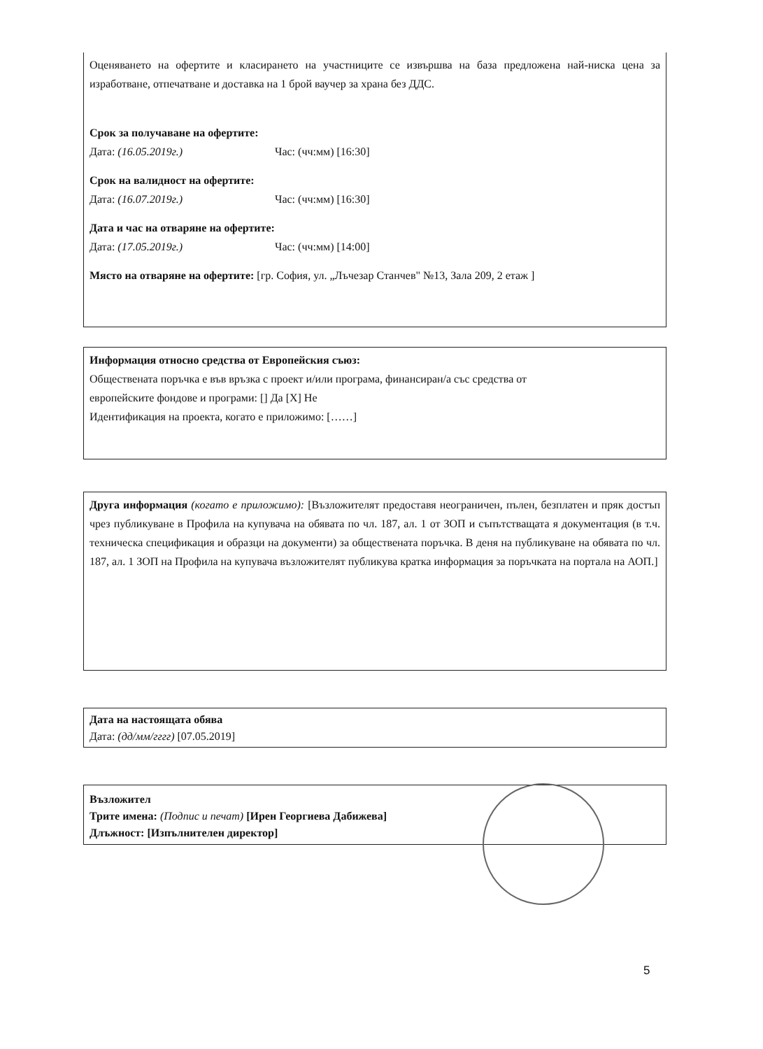Оценяването на офертите и класирането на участниците се извършва на база предложена най-ниска цена за изработване, отпечатване и доставка на 1 брой ваучер за храна без ДДС.
Срок за получаване на офертите:
Дата: (16.05.2019г.) Час: (чч:мм) [16:30]
Срок на валидност на офертите:
Дата: (16.07.2019г.) Час: (чч:мм) [16:30]
Дата и час на отваряне на офертите:
Дата: (17.05.2019г.) Час: (чч:мм) [14:00]
Място на отваряне на офертите: [гр. София, ул. „Лъчезар Станчев" №13, Зала 209, 2 етаж ]
Информация относно средства от Европейския съюз:
Обществената поръчка е във връзка с проект и/или програма, финансиран/а със средства от
европейските фондове и програми: [] Да [X] Не
Идентификация на проекта, когато е приложимо: [……]
Друга информация (когато е приложимо): [Възложителят предоставя неограничен, пълен, безплатен и пряк достъп чрез публикуване в Профила на купувача на обявата по чл. 187, ал. 1 от ЗОП и съпътстващата я документация (в т.ч. техническа спецификация и образци на документи) за обществената поръчка. В деня на публикуване на обявата по чл. 187, ал. 1 ЗОП на Профила на купувача възложителят публикува кратка информация за поръчката на портала на АОП.]
Дата на настоящата обява
Дата: (дд/мм/гггг) [07.05.2019]
Възложител
Трите имена: (Подпис и печат) [Ирен Георгиева Дабижева]
Длъжност: [Изпълнителен директор]
5